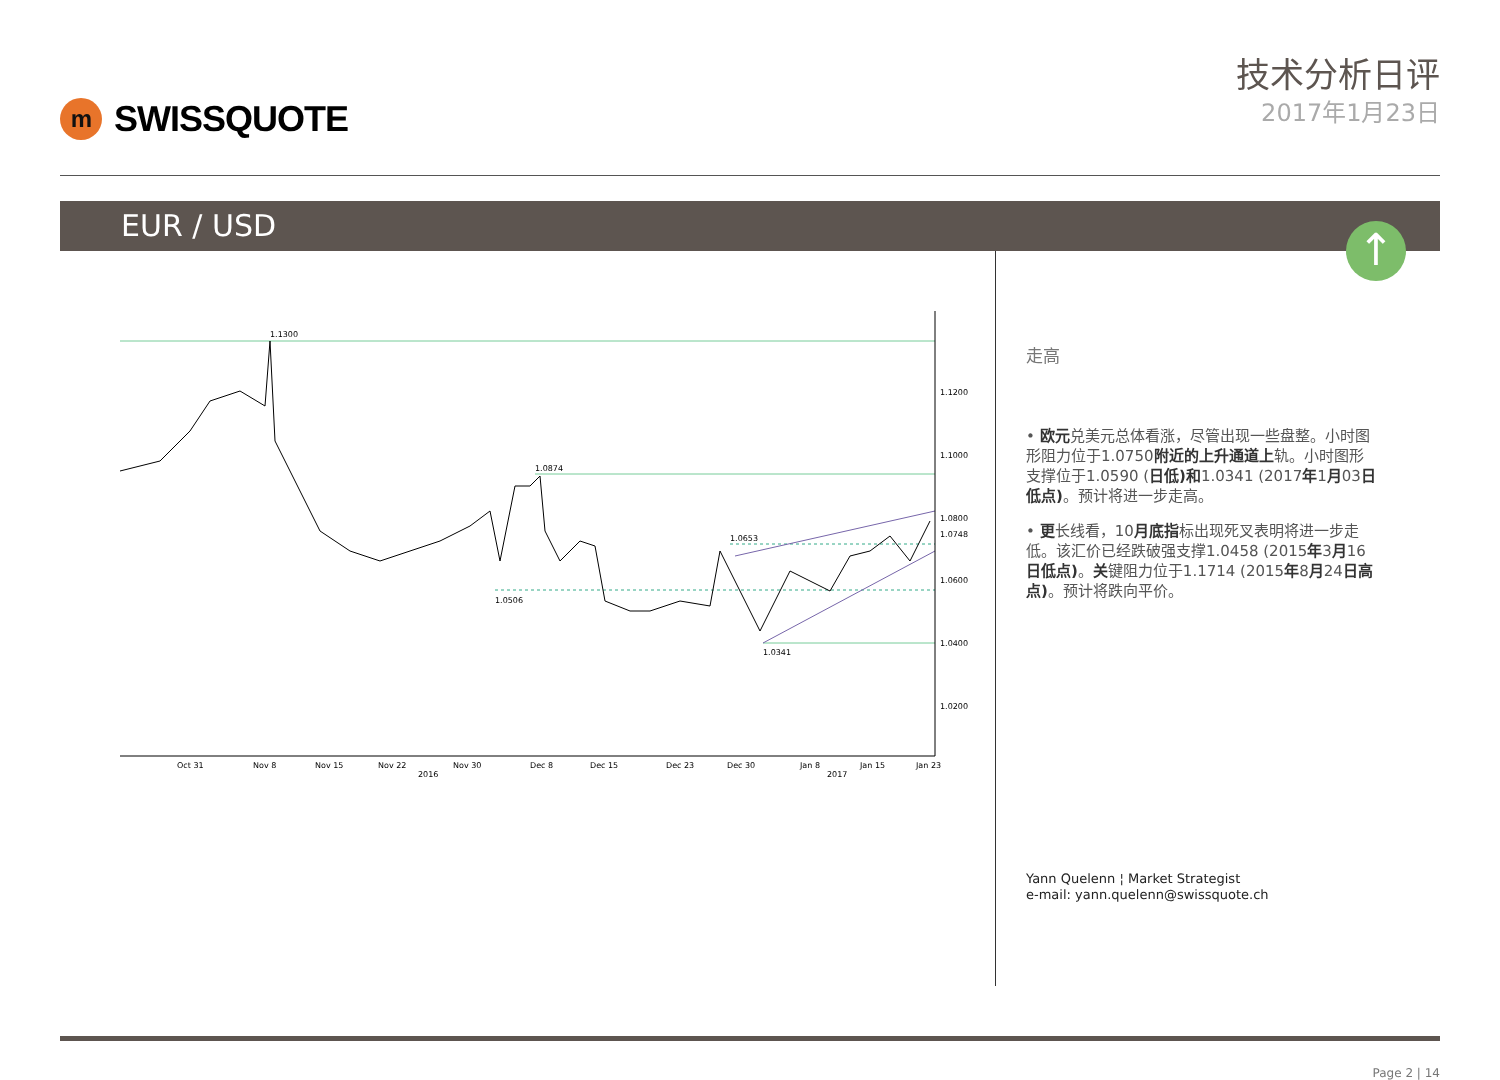m
SWISSQUOTE
技术分析日评
2017年1月23日
EUR / USD
↑
1.1300
1.0874
1.0653
1.0506
1.0341
1.1200
1.1000
1.0800
1.0748
1.0600
1.0400
1.0200
Oct 31
Nov 8
Nov 15
Nov 22
Nov 30
Dec 8
Dec 15
Dec 23
Dec 30
Jan 8
Jan 15
Jan 23
2016
2017
走高
• 欧元兑美元总体看涨，尽管出现一些盘整。小时图形阻力位于1.0750附近的上升通道上轨。小时图形支撑位于1.0590 (日低)和1.0341 (2017年1月03日低点)。预计将进一步走高。
• 更长线看，10月底指标出现死叉表明将进一步走低。该汇价已经跌破强支撑1.0458 (2015年3月16日低点)。关键阻力位于1.1714 (2015年8月24日高点)。预计将跌向平价。
Yann Quelenn ¦ Market Strategist
e-mail: yann.quelenn@swissquote.ch
Page 2 | 14